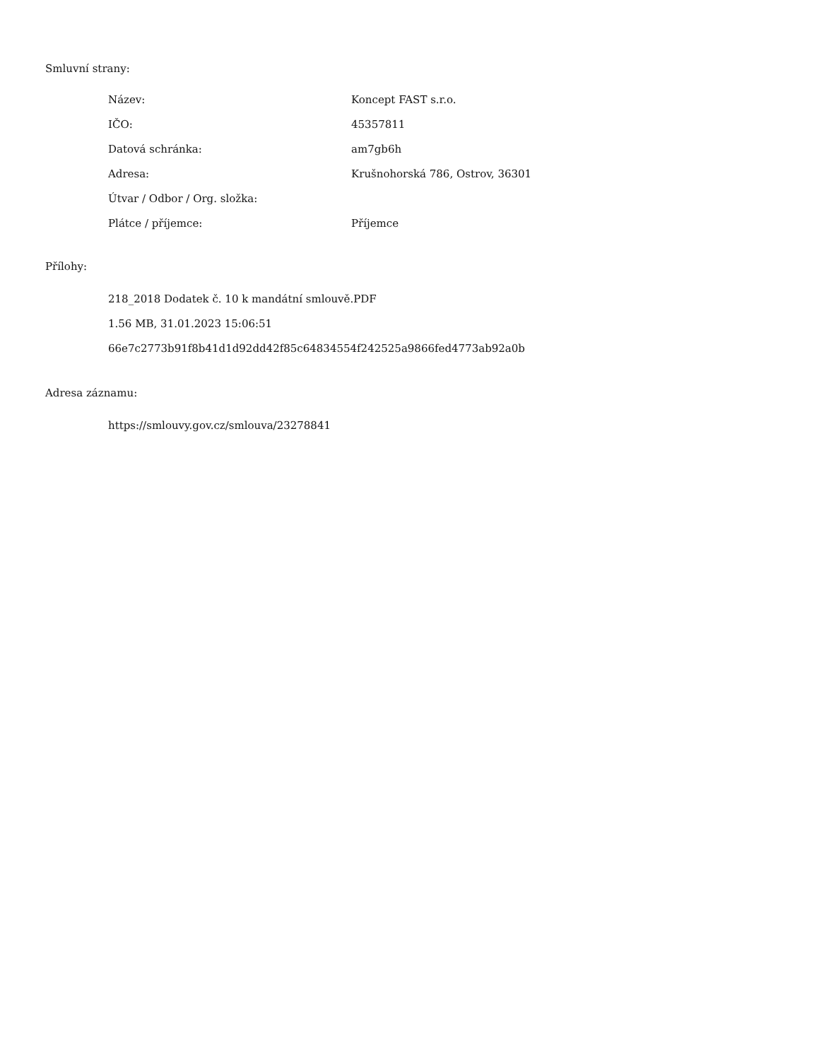Smluvní strany:
| Název: | Koncept FAST s.r.o. |
| IČO: | 45357811 |
| Datová schránka: | am7gb6h |
| Adresa: | Krušnohorská 786, Ostrov, 36301 |
| Útvar / Odbor / Org. složka: | |
| Plátce / příjemce: | Příjemce |
Přílohy:
218_2018 Dodatek č. 10 k mandátní smlouvě.PDF
1.56 MB, 31.01.2023 15:06:51
66e7c2773b91f8b41d1d92dd42f85c64834554f242525a9866fed4773ab92a0b
Adresa záznamu:
https://smlouvy.gov.cz/smlouva/23278841